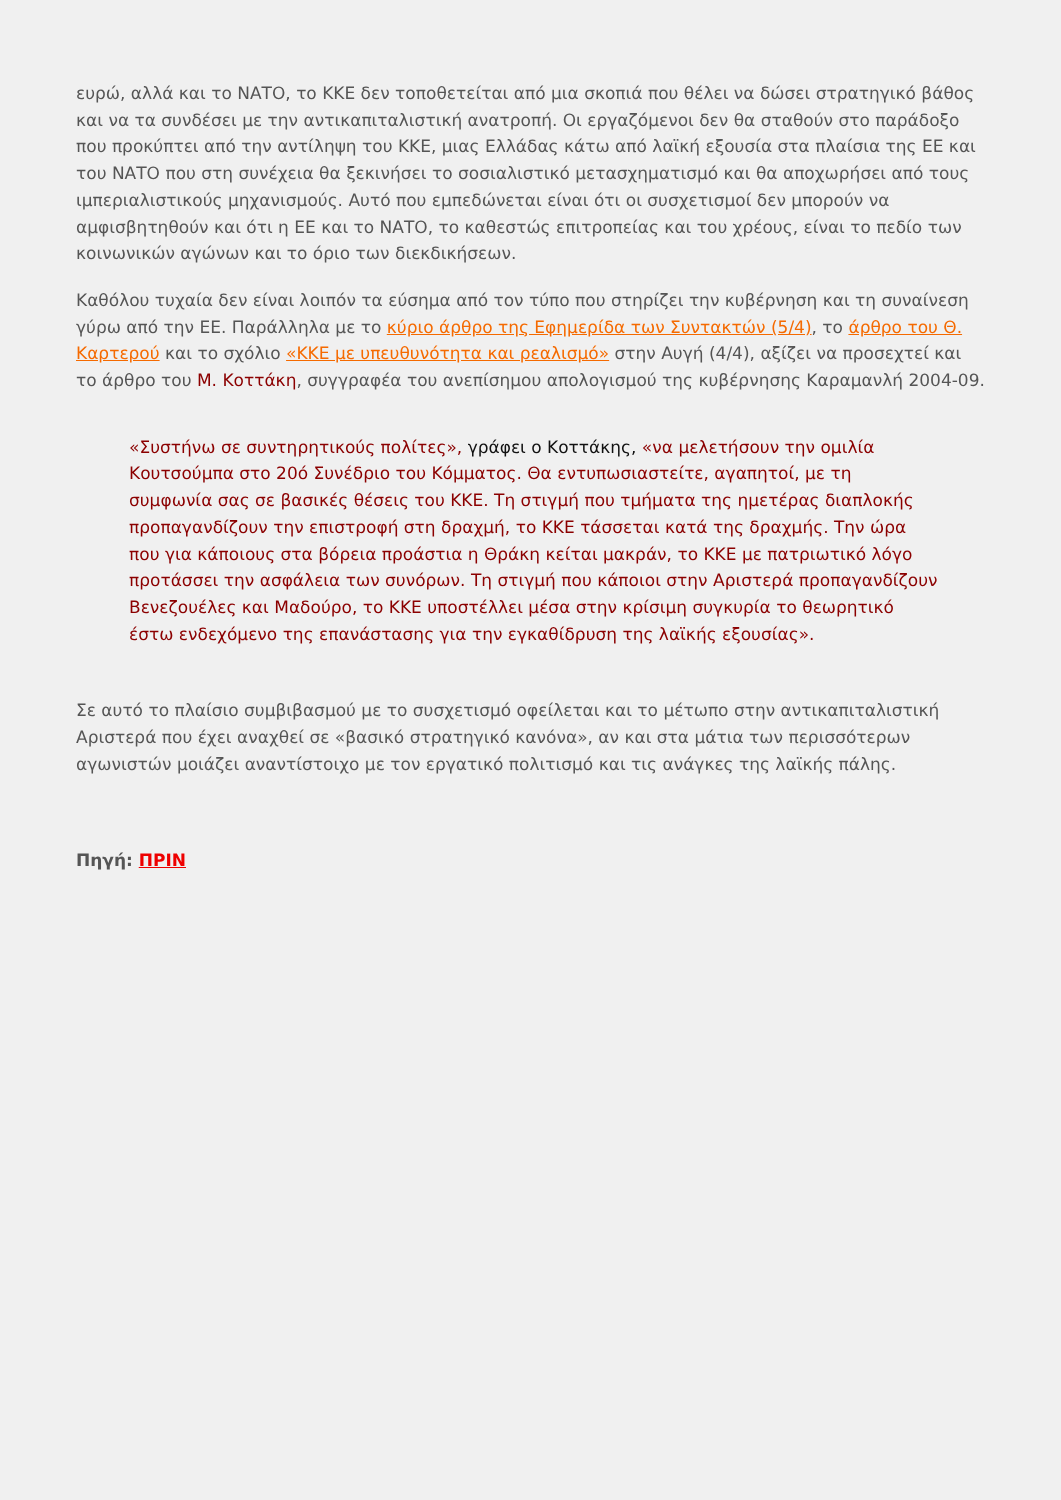ευρώ, αλλά και το ΝΑΤΟ, το ΚΚΕ δεν τοποθετείται από μια σκοπιά που θέλει να δώσει στρατηγικό βάθος και να τα συνδέσει με την αντικαπιταλιστική ανατροπή. Οι εργαζόμενοι δεν θα σταθούν στο παράδοξο που προκύπτει από την αντίληψη του ΚΚΕ, μιας Ελλάδας κάτω από λαϊκή εξουσία στα πλαίσια της ΕΕ και του ΝΑΤΟ που στη συνέχεια θα ξεκινήσει το σοσιαλιστικό μετασχηματισμό και θα αποχωρήσει από τους ιμπεριαλιστικούς μηχανισμούς. Αυτό που εμπεδώνεται είναι ότι οι συσχετισμοί δεν μπορούν να αμφισβητηθούν και ότι η ΕΕ και το ΝΑΤΟ, το καθεστώς επιτροπείας και του χρέους, είναι το πεδίο των κοινωνικών αγώνων και το όριο των διεκδικήσεων.
Καθόλου τυχαία δεν είναι λοιπόν τα εύσημα από τον τύπο που στηρίζει την κυβέρνηση και τη συναίνεση γύρω από την ΕΕ. Παράλληλα με το κύριο άρθρο της Εφημερίδα των Συντακτών (5/4), το άρθρο του Θ. Καρτερού και το σχόλιο «ΚΚΕ με υπευθυνότητα και ρεαλισμό» στην Αυγή (4/4), αξίζει να προσεχτεί και το άρθρο του Μ. Κοττάκη, συγγραφέα του ανεπίσημου απολογισμού της κυβέρνησης Καραμανλή 2004-09.
«Συστήνω σε συντηρητικούς πολίτες», γράφει ο Κοττάκης, «να μελετήσουν την ομιλία Κουτσούμπα στο 20ό Συνέδριο του Κόμματος. Θα εντυπωσιαστείτε, αγαπητοί, με τη συμφωνία σας σε βασικές θέσεις του ΚΚΕ. Τη στιγμή που τμήματα της ημετέρας διαπλοκής προπαγανδίζουν την επιστροφή στη δραχμή, το ΚΚΕ τάσσεται κατά της δραχμής. Την ώρα που για κάποιους στα βόρεια προάστια η Θράκη κείται μακράν, το ΚΚΕ με πατριωτικό λόγο προτάσσει την ασφάλεια των συνόρων. Τη στιγμή που κάποιοι στην Αριστερά προπαγανδίζουν Βενεζουέλες και Μαδούρο, το ΚΚΕ υποστέλλει μέσα στην κρίσιμη συγκυρία το θεωρητικό έστω ενδεχόμενο της επανάστασης για την εγκαθίδρυση της λαϊκής εξουσίας».
Σε αυτό το πλαίσιο συμβιβασμού με το συσχετισμό οφείλεται και το μέτωπο στην αντικαπιταλιστική Αριστερά που έχει αναχθεί σε «βασικό στρατηγικό κανόνα», αν και στα μάτια των περισσότερων αγωνιστών μοιάζει αναντίστοιχο με τον εργατικό πολιτισμό και τις ανάγκες της λαϊκής πάλης.
Πηγή: ΠΡΙΝ